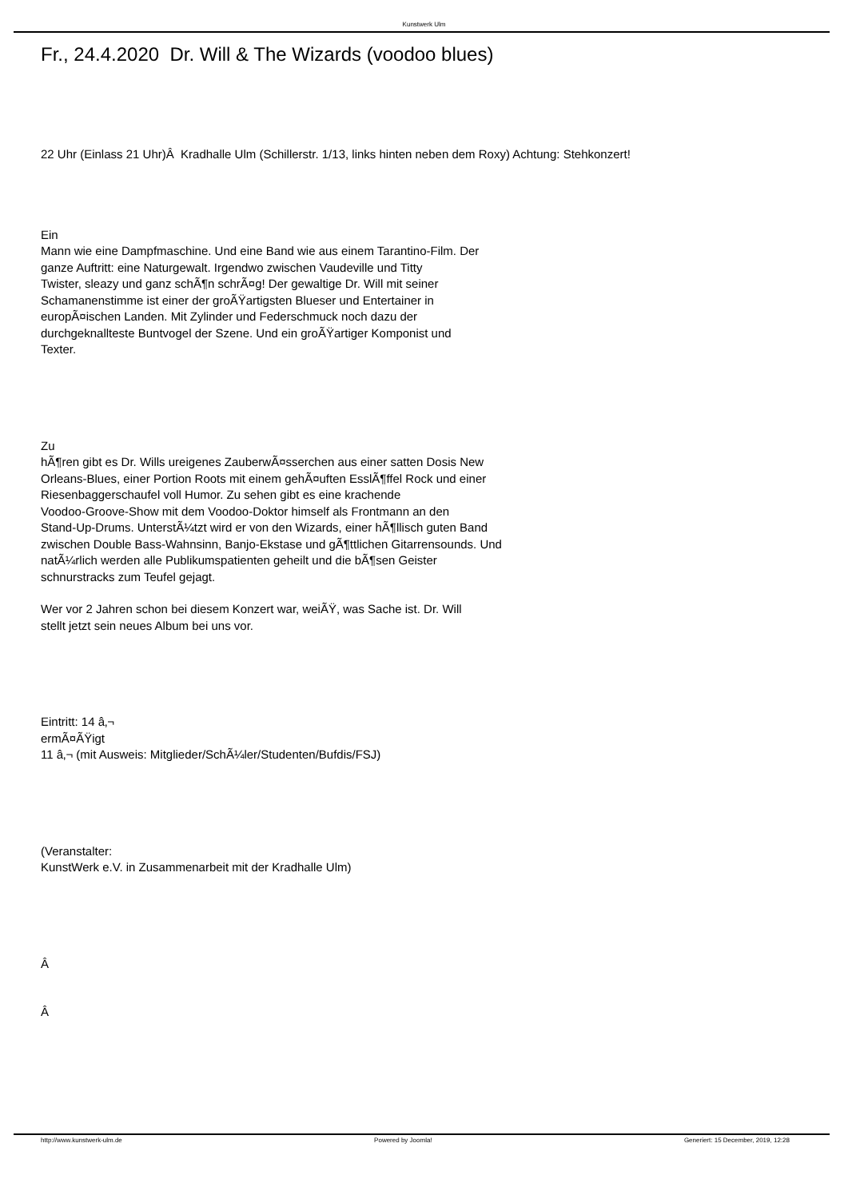Kunstwerk Ulm
Fr., 24.4.2020 Dr. Will & The Wizards (voodoo blues)
22 Uhr (Einlass 21 Uhr)Â Kradhalle Ulm (Schillerstr. 1/13, links hinten neben dem Roxy) Achtung: Stehkonzert!
Ein
Mann wie eine Dampfmaschine. Und eine Band wie aus einem Tarantino-Film. Der
ganze Auftritt: eine Naturgewalt. Irgendwo zwischen Vaudeville und Titty
Twister, sleazy und ganz schÃ¶n schrÃ¤g! Der gewaltige Dr. Will mit seiner
Schamanenstimme ist einer der groÃŸartigsten Blueser und Entertainer in
europÃ¤ischen Landen. Mit Zylinder und Federschmuck noch dazu der
durchgeknallteste Buntvogel der Szene. Und ein groÃŸartiger Komponist und
Texter.
Zu
hÃ¶ren gibt es Dr. Wills ureigenes ZauberwÃ¤sserchen aus einer satten Dosis New
Orleans-Blues, einer Portion Roots mit einem gehÃ¤uften EsslÃ¶ffel Rock und einer
Riesenbaggerschaufel voll Humor. Zu sehen gibt es eine krachende
Voodoo-Groove-Show mit dem Voodoo-Doktor himself als Frontmann an den
Stand-Up-Drums. UnterstÃ¼tzt wird er von den Wizards, einer hÃ¶llisch guten Band
zwischen Double Bass-Wahnsinn, Banjo-Ekstase und gÃ¶ttlichen Gitarrensounds. Und
natÃ¼rlich werden alle Publikumspatienten geheilt und die bÃ¶sen Geister
schnurstracks zum Teufel gejagt.
Wer vor 2 Jahren schon bei diesem Konzert war, weiÃŸ, was Sache ist. Dr. Will
stellt jetzt sein neues Album bei uns vor.
Eintritt: 14 â‚¬
ermÃ¤ÃŸigt
11 â‚¬ (mit Ausweis: Mitglieder/SchÃ¼ler/Studenten/Bufdis/FSJ)
(Veranstalter:
KunstWerk e.V. in Zusammenarbeit mit der Kradhalle Ulm)
Â
Â
http://www.kunstwerk-ulm.de Powered by Joomla! Generiert: 15 December, 2019, 12:28